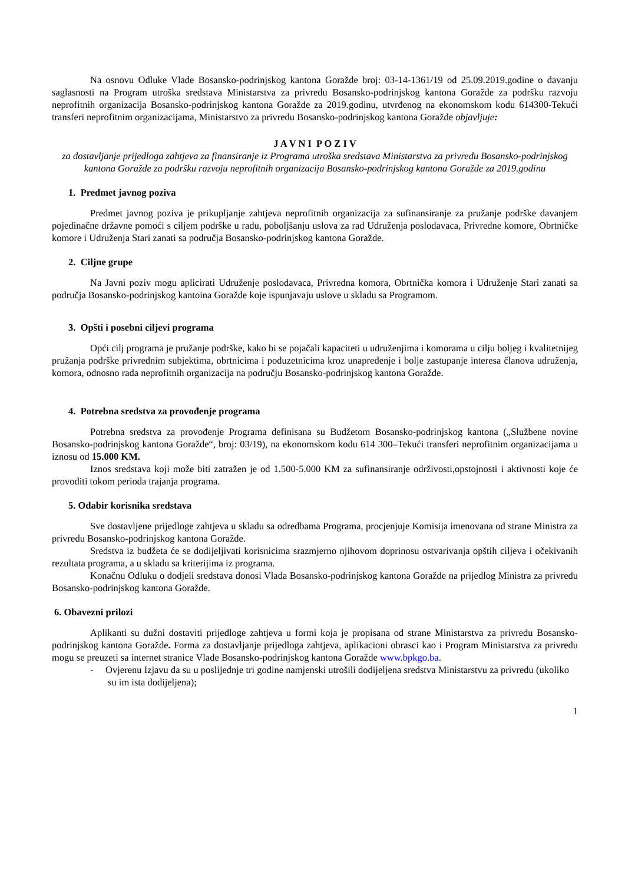Na osnovu Odluke Vlade Bosansko-podrinjskog kantona Goražde broj: 03-14-1361/19 od 25.09.2019.godine o davanju saglasnosti na Program utroška sredstava Ministarstva za privredu Bosansko-podrinjskog kantona Goražde za podršku razvoju neprofitnih organizacija Bosansko-podrinjskog kantona Goražde za 2019.godinu, utvrđenog na ekonomskom kodu 614300-Tekući transferi neprofitnim organizacijama, Ministarstvo za privredu Bosansko-podrinjskog kantona Goražde objavljuje:
J A V N I P O Z I V
za dostavljanje prijedloga zahtjeva za finansiranje iz Programa utroška sredstava Ministarstva za privredu Bosansko-podrinjskog kantona Goražde za podršku razvoju neprofitnih organizacija Bosansko-podrinjskog kantona Goražde za 2019.godinu
1. Predmet javnog poziva
Predmet javnog poziva je prikupljanje zahtjeva neprofitnih organizacija za sufinansiranje za pružanje podrške davanjem pojedinačne državne pomoći s ciljem podrške u radu, poboljšanju uslova za rad Udruženja poslodavaca, Privredne komore, Obrtničke komore i Udruženja Stari zanati sa područja Bosansko-podrinjskog kantona Goražde.
2. Ciljne grupe
Na Javni poziv mogu aplicirati Udruženje poslodavaca, Privredna komora, Obrtnička komora i Udruženje Stari zanati sa područja Bosansko-podrinjskog kantoina Goražde koje ispunjavaju uslove u skladu sa Programom.
3. Opšti i posebni ciljevi programa
Opći cilj programa je pružanje podrške, kako bi se pojačali kapaciteti u udruženjima i komorama u cilju boljeg i kvalitetnijeg pružanja podrške privrednim subjektima, obrtnicima i poduzetnicima kroz unapređenje i bolje zastupanje interesa članova udruženja, komora, odnosno rada neprofitnih organizacija na području Bosansko-podrinjskog kantona Goražde.
4. Potrebna sredstva za provođenje programa
Potrebna sredstva za provođenje Programa definisana su Budžetom Bosansko-podrinjskog kantona („Službene novine Bosansko-podrinjskog kantona Goražde“, broj: 03/19), na ekonomskom kodu 614 300–Tekući transferi neprofitnim organizacijama u iznosu od 15.000 KM.
Iznos sredstava koji može biti zatražen je od 1.500-5.000 KM za sufinansiranje održivosti,opstojnosti i aktivnosti koje će provoditi tokom perioda trajanja programa.
5. Odabir korisnika sredstava
Sve dostavljene prijedloge zahtjeva u skladu sa odredbama Programa, procjenjuje Komisija imenovana od strane Ministra za privredu Bosansko-podrinjskog kantona Goražde.
Sredstva iz budžeta će se dodijeljivati korisnicima srazmjerno njihovom doprinosu ostvarivanja opštih ciljeva i očekivanih rezultata programa, a u skladu sa kriterijima iz programa.
Konačnu Odluku o dodjeli sredstava donosi Vlada Bosansko-podrinjskog kantona Goražde na prijedlog Ministra za privredu Bosansko-podrinjskog kantona Goražde.
6. Obavezni prilozi
Aplikanti su dužni dostaviti prijedloge zahtjeva u formi koja je propisana od strane Ministarstva za privredu Bosansko-podrinjskog kantona Goražde. Forma za dostavljanje prijedloga zahtjeva, aplikacioni obrasci kao i Program Ministarstva za privredu mogu se preuzeti sa internet stranice Vlade Bosansko-podrinjskog kantona Goražde www.bpkgo.ba.
- Ovjerenu Izjavu da su u poslijednje tri godine namjenski utrošili dodijeljena sredstva Ministarstvu za privredu (ukoliko su im ista dodijeljena);
1